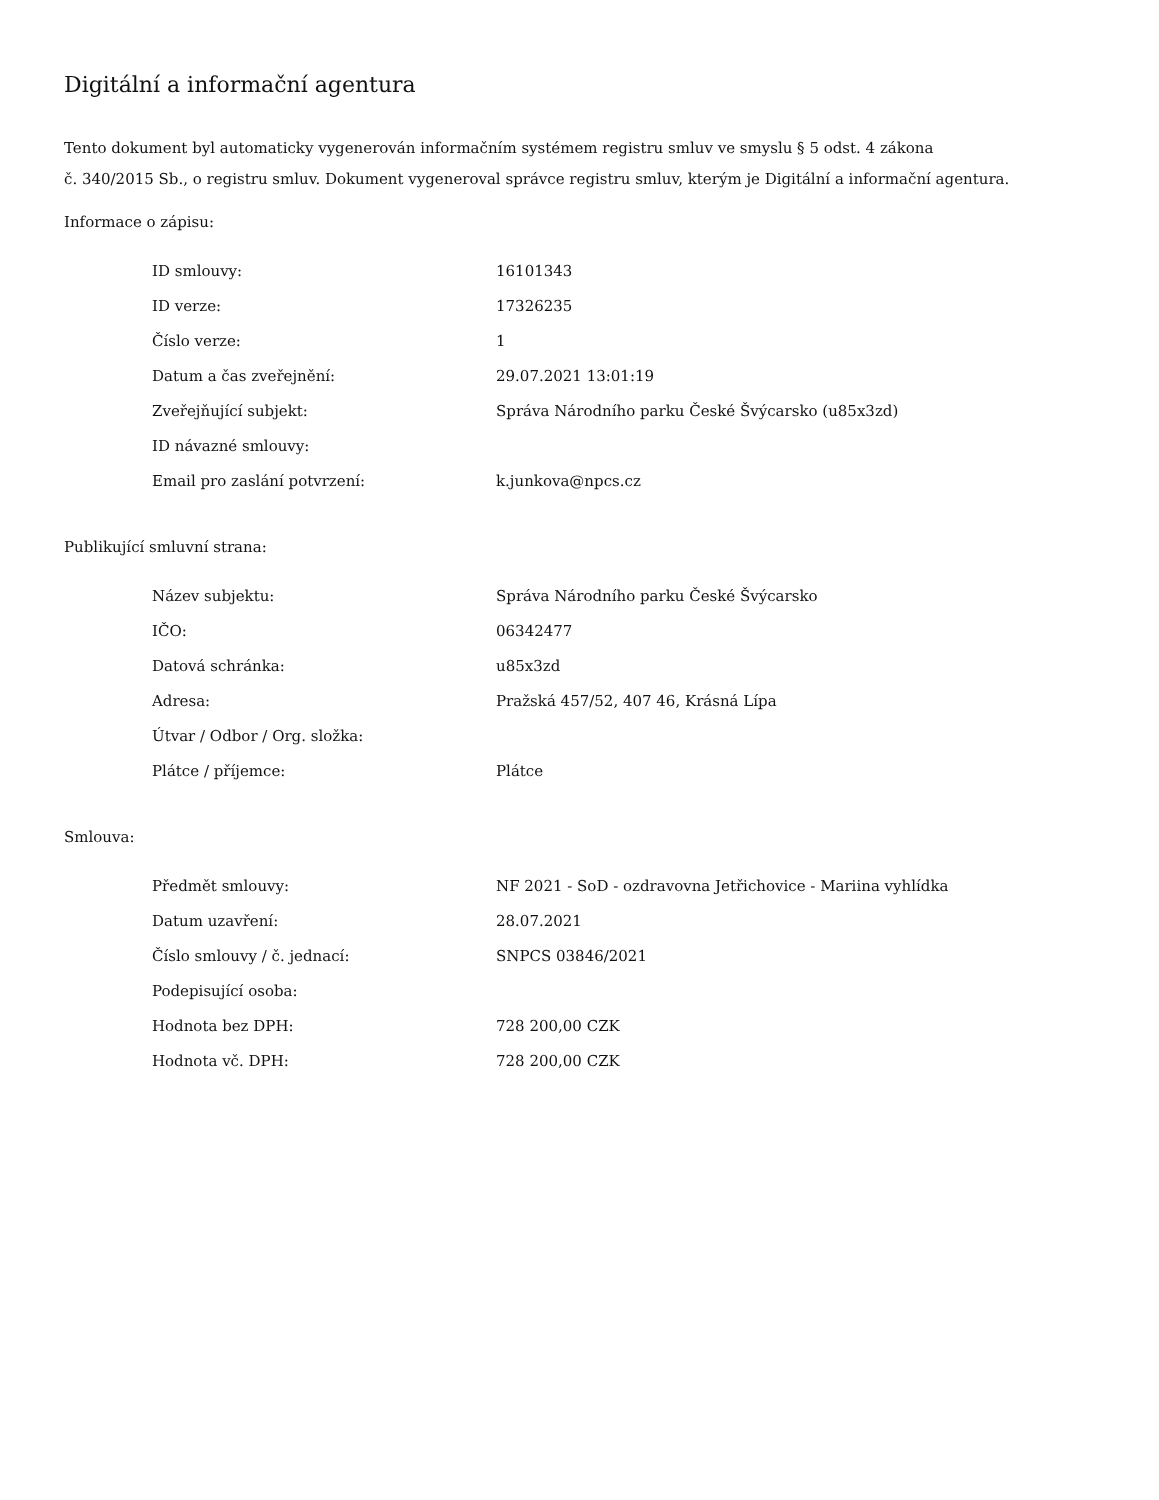Digitální a informační agentura
Tento dokument byl automaticky vygenerován informačním systémem registru smluv ve smyslu § 5 odst. 4 zákona
č. 340/2015 Sb., o registru smluv. Dokument vygeneroval správce registru smluv, kterým je Digitální a informační agentura.
Informace o zápisu:
| ID smlouvy: | 16101343 |
| ID verze: | 17326235 |
| Číslo verze: | 1 |
| Datum a čas zveřejnění: | 29.07.2021 13:01:19 |
| Zveřejňující subjekt: | Správa Národního parku České Švýcarsko (u85x3zd) |
| ID návazné smlouvy: | |
| Email pro zaslání potvrzení: | k.junkova@npcs.cz |
Publikující smluvní strana:
| Název subjektu: | Správa Národního parku České Švýcarsko |
| IČO: | 06342477 |
| Datová schránka: | u85x3zd |
| Adresa: | Pražská 457/52, 407 46, Krásná Lípa |
| Útvar / Odbor / Org. složka: | |
| Plátce / příjemce: | Plátce |
Smlouva:
| Předmět smlouvy: | NF 2021 - SoD - ozdravovna Jetřichovice - Mariina vyhlídka |
| Datum uzavření: | 28.07.2021 |
| Číslo smlouvy / č. jednací: | SNPCS 03846/2021 |
| Podepisující osoba: | |
| Hodnota bez DPH: | 728 200,00 CZK |
| Hodnota vč. DPH: | 728 200,00 CZK |